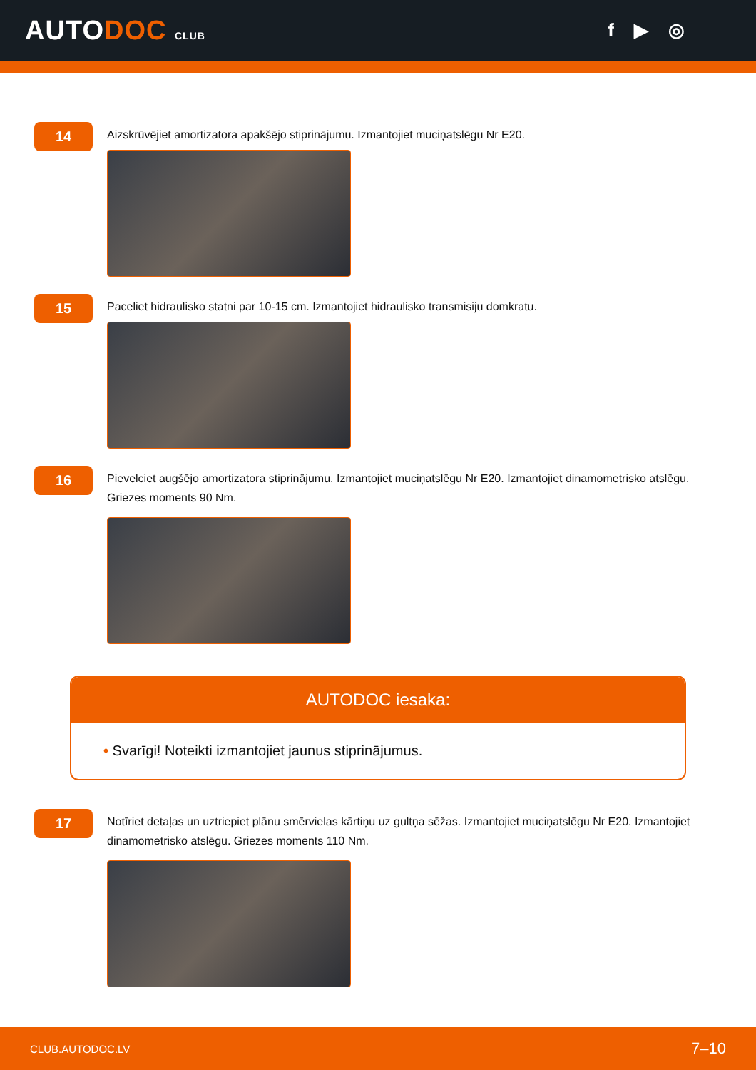AUTODOC CLUB
f ▶ ◎
14
Aizskrūvējiet amortizatora apakšējo stiprinājumu. Izmantojiet muciņatslēgu Nr E20.
15
Paceliet hidraulisko statni par 10-15 cm. Izmantojiet hidraulisko transmisiju domkratu.
16
Pievelciet augšējo amortizatora stiprinājumu. Izmantojiet muciņatslēgu Nr E20. Izmantojiet dinamometrisko atslēgu. Griezes moments 90 Nm.
AUTODOC iesaka:
• Svarīgi! Noteikti izmantojiet jaunus stiprinājumus.
17
Notīriet detaļas un uztriepiet plānu smērvielas kārtiņu uz gultņa sēžas. Izmantojiet muciņatslēgu Nr E20. Izmantojiet dinamometrisko atslēgu. Griezes moments 110 Nm.
CLUB.AUTODOC.LV 7–10